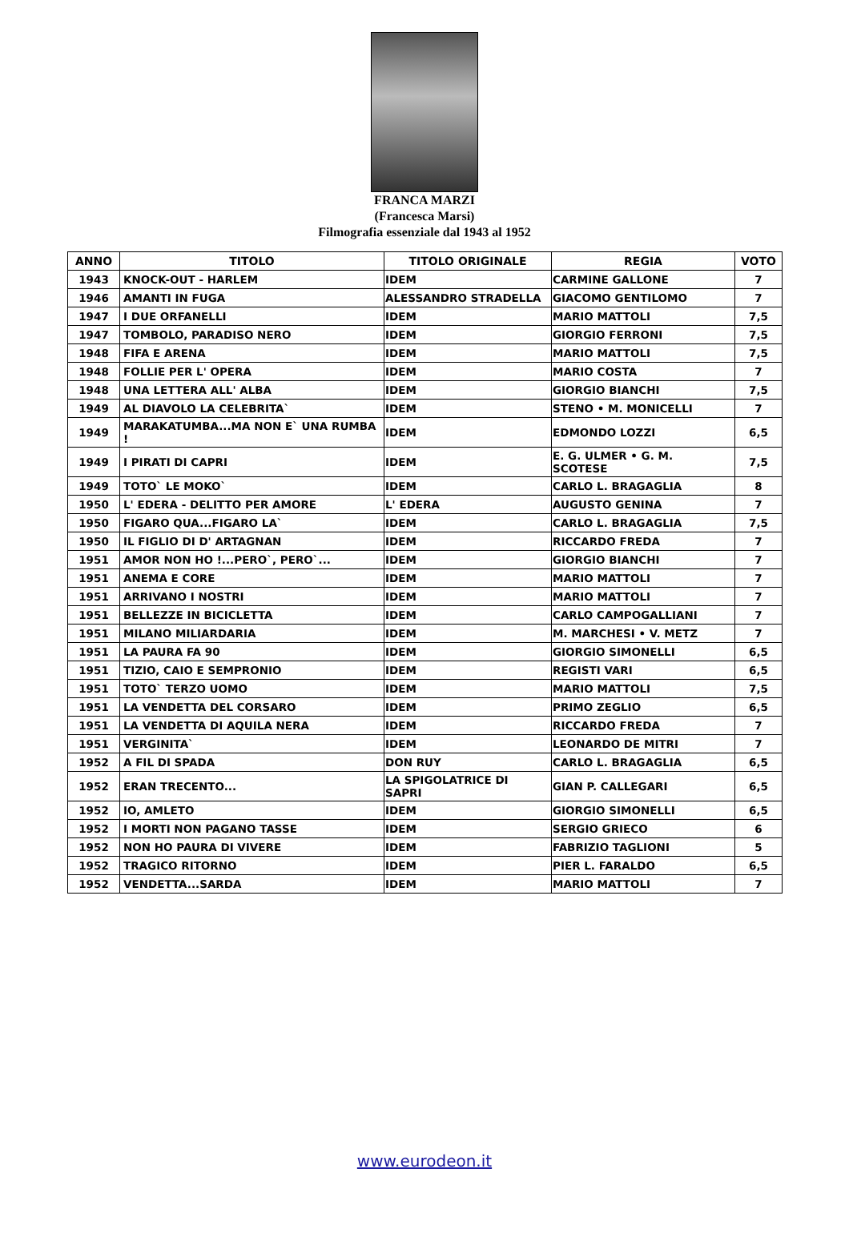FRANCA MARZI
(Francesca Marsi)
Filmografia essenziale dal 1943 al 1952
| ANNO | TITOLO | TITOLO ORIGINALE | REGIA | VOTO |
| --- | --- | --- | --- | --- |
| 1943 | KNOCK-OUT - HARLEM | IDEM | CARMINE GALLONE | 7 |
| 1946 | AMANTI IN FUGA | ALESSANDRO STRADELLA | GIACOMO GENTILOMO | 7 |
| 1947 | I DUE ORFANELLI | IDEM | MARIO MATTOLI | 7,5 |
| 1947 | TOMBOLO, PARADISO NERO | IDEM | GIORGIO FERRONI | 7,5 |
| 1948 | FIFA E ARENA | IDEM | MARIO MATTOLI | 7,5 |
| 1948 | FOLLIE PER L' OPERA | IDEM | MARIO COSTA | 7 |
| 1948 | UNA LETTERA ALL' ALBA | IDEM | GIORGIO BIANCHI | 7,5 |
| 1949 | AL DIAVOLO LA CELEBRITA` | IDEM | STENO • M. MONICELLI | 7 |
| 1949 | MARAKATUMBA...MA NON E` UNA RUMBA ! | IDEM | EDMONDO LOZZI | 6,5 |
| 1949 | I PIRATI DI CAPRI | IDEM | E. G. ULMER • G. M. SCOTESE | 7,5 |
| 1949 | TOTO` LE MOKO` | IDEM | CARLO L. BRAGAGLIA | 8 |
| 1950 | L' EDERA - DELITTO PER AMORE | L' EDERA | AUGUSTO GENINA | 7 |
| 1950 | FIGARO QUA...FIGARO LA` | IDEM | CARLO L. BRAGAGLIA | 7,5 |
| 1950 | IL FIGLIO DI D' ARTAGNAN | IDEM | RICCARDO FREDA | 7 |
| 1951 | AMOR NON HO !...PERO`, PERO`... | IDEM | GIORGIO BIANCHI | 7 |
| 1951 | ANEMA E CORE | IDEM | MARIO MATTOLI | 7 |
| 1951 | ARRIVANO I NOSTRI | IDEM | MARIO MATTOLI | 7 |
| 1951 | BELLEZZE IN BICICLETTA | IDEM | CARLO CAMPOGALLIANI | 7 |
| 1951 | MILANO MILIARDARIA | IDEM | M. MARCHESI • V. METZ | 7 |
| 1951 | LA PAURA FA 90 | IDEM | GIORGIO SIMONELLI | 6,5 |
| 1951 | TIZIO, CAIO E SEMPRONIO | IDEM | REGISTI VARI | 6,5 |
| 1951 | TOTO` TERZO UOMO | IDEM | MARIO MATTOLI | 7,5 |
| 1951 | LA VENDETTA DEL CORSARO | IDEM | PRIMO ZEGLIO | 6,5 |
| 1951 | LA VENDETTA DI AQUILA NERA | IDEM | RICCARDO FREDA | 7 |
| 1951 | VERGINITA` | IDEM | LEONARDO DE MITRI | 7 |
| 1952 | A FIL DI SPADA | DON RUY | CARLO L. BRAGAGLIA | 6,5 |
| 1952 | ERAN TRECENTO... | LA SPIGOLATRICE DI SAPRI | GIAN P. CALLEGARI | 6,5 |
| 1952 | IO, AMLETO | IDEM | GIORGIO SIMONELLI | 6,5 |
| 1952 | I MORTI NON PAGANO TASSE | IDEM | SERGIO GRIECO | 6 |
| 1952 | NON HO PAURA DI VIVERE | IDEM | FABRIZIO TAGLIONI | 5 |
| 1952 | TRAGICO RITORNO | IDEM | PIER L. FARALDO | 6,5 |
| 1952 | VENDETTA...SARDA | IDEM | MARIO MATTOLI | 7 |
www.eurodeon.it